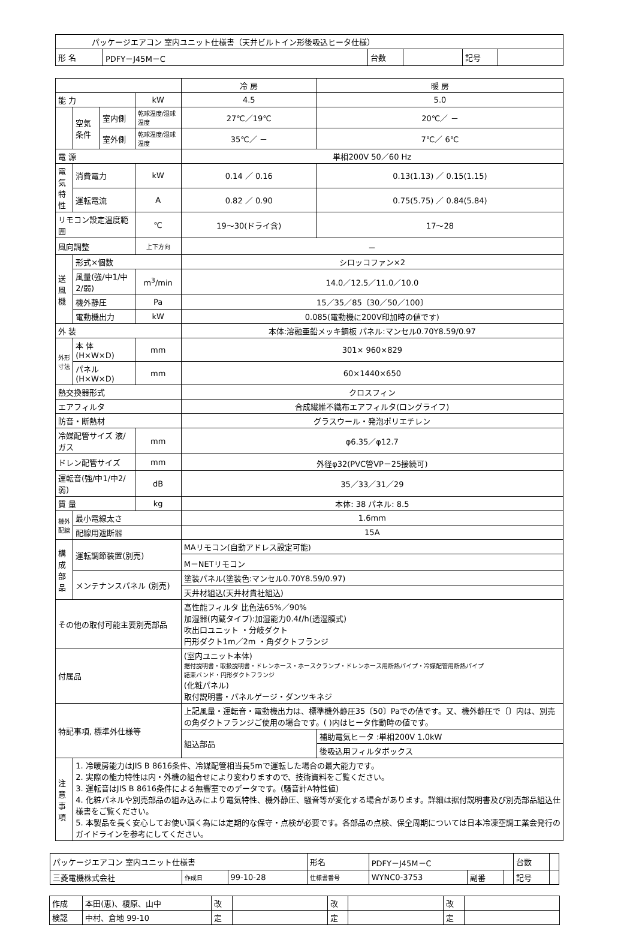| パッケージエアコン 室内ユニット仕様書（天井ビルトイン形後吸込ヒータ仕様） | | | | | |
| 形 名 | PDFY－J45M－C | 台数 | | 記号 | |
| | | | | 冷 房 | 暖 房 |
| 能 力 | | | kW | 4.5 | 5.0 |
| | 空気 条件 | 室内側 | 乾球温度/湿球温度 | 27℃／19℃ | 20℃／ － |
| | | 室外側 | 乾球温度/湿球温度 | 35℃／ － | 7℃／ 6℃ |
| 電 源 | | | | 単相200V 50／60 Hz | |
| 電気 特性 | 消費電力 | | kW | 0.14 ／ 0.16 | 0.13(1.13) ／ 0.15(1.15) |
| | 運転電流 | | A | 0.82 ／ 0.90 | 0.75(5.75) ／ 0.84(5.84) |
| リモコン設定温度範囲 | | | ℃ | 19～30(ドライ含) | 17～28 |
| 風向調整 | | | 上下方向 | － | |
| 送 風 機 | 形式×個数 | | | シロッコファン×2 | |
| | 風量(強/中1/中2/弱) | | m<sup>3</sup>/min | 14.0／12.5／11.0／10.0 | |
| | 機外静圧 | | Pa | 15／35／85〔30／50／100〕 | |
| | 電動機出力 | | kW | 0.085(電動機に200V印加時の値です) | |
| 外 装 | | | | 本体:溶融亜鉛メッキ鋼板 パネル:マンセル0.70Y8.59/0.97 | |
| 外形 寸法 | 本 体(H×W×D) | | mm | 301× 960×829 | |
| | パネル(H×W×D) | | mm | 60×1440×650 | |
| 熱交換器形式 | | | | クロスフィン | |
| エアフィルタ | | | | 合成繊維不織布エアフィルタ(ロングライフ) | |
| 防音・断熱材 | | | | グラスウール・発泡ポリエチレン | |
| 冷媒配管サイズ 液/ガス | | | mm | φ6.35／φ12.7 | |
| ドレン配管サイズ | | | mm | 外径φ32(PVC管VP－25接続可) | |
| 運転音(強/中1/中2/弱) | | | dB | 35／33／31／29 | |
| 質 量 | | | kg | 本体: 38 パネル: 8.5 | |
| 機外 配線 | 最小電線太さ | | | 1.6mm | |
| | 配線用遮断器 | | | 15A | |
| 構 成 部 品 | 運転調節装置(別売) | | | MAリモコン(自動アドレス設定可能) | |
| | | | | M－NETリモコン | |
| | メンテナンスパネル (別売) | | | 塗装パネル(塗装色:マンセル0.70Y8.59/0.97) | |
| | | | | 天井材組込(天井材貴社組込) | |
| その他の取付可能主要別売部品 | | | | 高性能フィルタ 比色法65%／90% 加湿器(内蔵タイプ):加湿能力0.4ℓ/h(透湿膜式) 吹出口ユニット ・分岐ダクト 円形ダクト1m／2m ・角ダクトフランジ | |
| 付属品 | | | | (室内ユニット本体) 据付説明書・取扱説明書・ドレンホース・ホースクランプ・ドレンホース用断熱パイプ・冷媒配管用断熱パイプ 結束バンド・円形ダクトフランジ (化粧パネル) 取付説明書・パネルゲージ・ダンツキネジ | |
| 特記事項, 標準外仕様等 | | | | 上記風量・運転音・電動機出力は、標準機外静圧35〔50〕Paでの値です。又、機外静圧で〔〕内は、別売の角ダクトフランジご使用の場合です。( )内はヒータ作動時の値です。 | |
| | | | | 組込部品 | 補助電気ヒータ :単相200V 1.0kW |
| | | | | | 後吸込用フィルタボックス |
| 注 意 事 項 | 1. 冷暖房能力はJIS B 8616条件、冷媒配管相当長5mで運転した場合の最大能力です。 2. 実際の能力特性は内・外機の組合せにより変わりますので、技術資料をご覧ください。 3. 運転音はJIS B 8616条件による無響室でのデータです。(騒音計A特性値) 4. 化粧パネルや別売部品の組み込みにより電気特性、機外静圧、騒音等が変化する場合があります。詳細は据付説明書及び別売部品組込仕様書をご覧ください。 5. 本製品を長く安心してお使い頂く為には定期的な保守・点検が必要です。各部品の点検、保全周期については日本冷凍空調工業会発行のガイドラインを参考にしてください。 | | | | |
| パッケージエアコン 室内ユニット仕様書 | | | 形名 | PDFY－J45M－C | | | 台数 | |
| 三菱電機株式会社 | 作成日 | 99-10-28 | 仕様書番号 | WYNC0-3753 | 副番 | | 記号 | |
| 作成 | 本田(恵)、榎原、山中 | 改 | | 改 | | 改 | |
| 検認 | 中村、倉地 99-10 | 定 | | 定 | | 定 | |